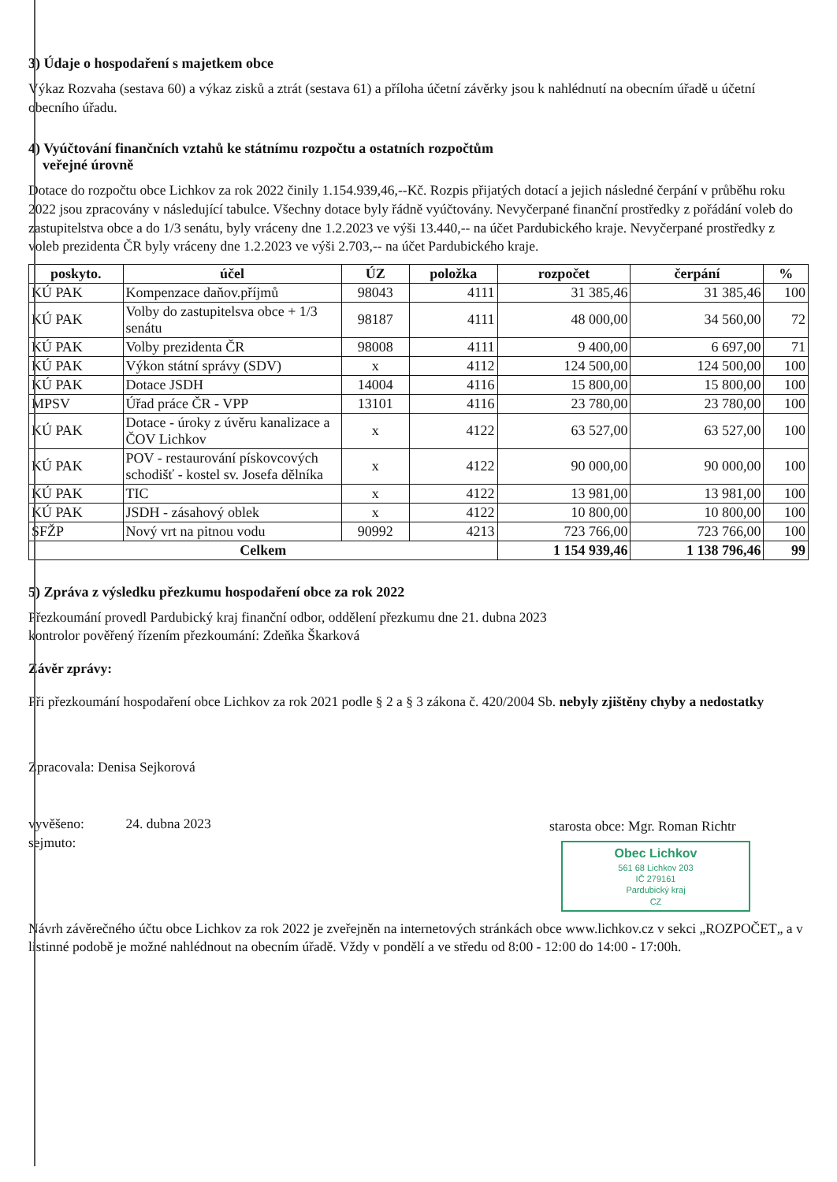3) Údaje o hospodaření s majetkem obce
Výkaz Rozvaha (sestava 60) a výkaz zisků a ztrát (sestava 61) a příloha účetní závěrky jsou k nahlédnutí na obecním úřadě u účetní obecního úřadu.
4) Vyúčtování finančních vztahů ke státnímu rozpočtu a ostatních rozpočtům
veřejné úrovně
Dotace do rozpočtu obce Lichkov za rok 2022 činily 1.154.939,46,--Kč. Rozpis přijatých dotací a jejich následné čerpání v průběhu roku 2022 jsou zpracovány v následující tabulce. Všechny dotace byly řádně vyúčtovány. Nevyčerpané finanční prostředky z pořádání voleb do zastupitelstva obce a do 1/3 senátu, byly vráceny dne 1.2.2023 ve výši 13.440,-- na účet Pardubického kraje. Nevyčerpané prostředky z voleb prezidenta ČR byly vráceny dne 1.2.2023 ve výši 2.703,-- na účet Pardubického kraje.
| poskyto. | účel | ÚZ | položka | rozpočet | čerpání | % |
| --- | --- | --- | --- | --- | --- | --- |
| KÚ PAK | Kompenzace daňov.příjmů | 98043 | 4111 | 31 385,46 | 31 385,46 | 100 |
| KÚ PAK | Volby do zastupitelsva obce + 1/3 senátu | 98187 | 4111 | 48 000,00 | 34 560,00 | 72 |
| KÚ PAK | Volby prezidenta ČR | 98008 | 4111 | 9 400,00 | 6 697,00 | 71 |
| KÚ PAK | Výkon státní správy (SDV) | x | 4112 | 124 500,00 | 124 500,00 | 100 |
| KÚ PAK | Dotace JSDH | 14004 | 4116 | 15 800,00 | 15 800,00 | 100 |
| MPSV | Úřad práce ČR - VPP | 13101 | 4116 | 23 780,00 | 23 780,00 | 100 |
| KÚ PAK | Dotace - úroky z úvěru kanalizace a ČOV Lichkov | x | 4122 | 63 527,00 | 63 527,00 | 100 |
| KÚ PAK | POV - restaurování pískovcových schodišť - kostel sv. Josefa dělníka | x | 4122 | 90 000,00 | 90 000,00 | 100 |
| KÚ PAK | TIC | x | 4122 | 13 981,00 | 13 981,00 | 100 |
| KÚ PAK | JSDH - zásahový oblek | x | 4122 | 10 800,00 | 10 800,00 | 100 |
| SFŽP | Nový vrt na pitnou vodu | 90992 | 4213 | 723 766,00 | 723 766,00 | 100 |
| Celkem | | | | 1 154 939,46 | 1 138 796,46 | 99 |
5) Zpráva z výsledku přezkumu hospodaření obce za rok 2022
Přezkoumání provedl Pardubický kraj finanční odbor, oddělení přezkumu dne 21. dubna 2023
kontrolor pověřený řízením přezkoumání: Zdeňka Škarková
Závěr zprávy:
Při přezkoumání hospodaření obce Lichkov za rok 2021 podle § 2 a § 3 zákona č. 420/2004 Sb. nebyly zjištěny chyby a nedostatky
Zpracovala: Denisa Sejkorová
vyvěšeno: 24. dubna 2023
sejmuto:
starosta obce: Mgr. Roman Richtr
Obec Lichkov
561 68 Lichkov 203
IČ 279161
Pardubický kraj
CZ
Návrh závěrečného účtu obce Lichkov za rok 2022 je zveřejněn na internetových stránkách obce www.lichkov.cz v sekci „ROZPOČET„ a v listinné podobě je možné nahlédnout na obecním úřadě. Vždy v pondělí a ve středu od 8:00 - 12:00 do 14:00 - 17:00h.